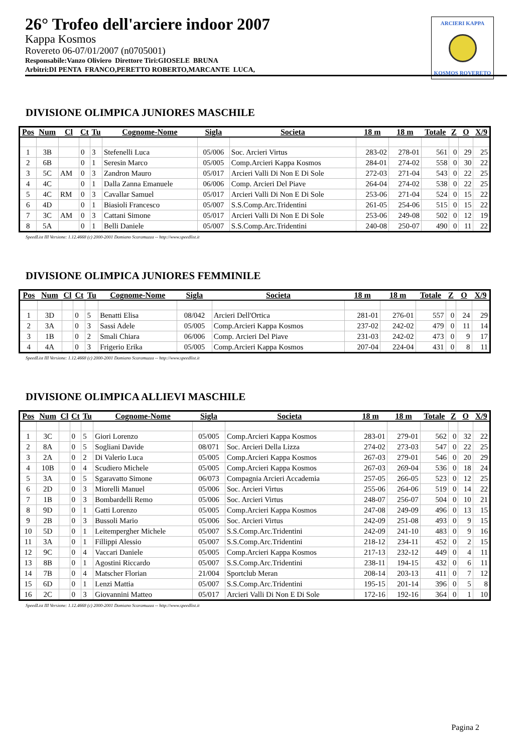26° Trofeo dell'arciere indoor 2007
Kappa Kosmos
Rovereto 06-07/01/2007 (n0705001)
Responsabile:Vanzo Oliviero Direttore Tiri:GIOSELE BRUNA
Arbitri:DI PENTA FRANCO,PERETTO ROBERTO,MARCANTE LUCA,
ARCIERI KAPPA
KOSMOS ROVERETO
DIVISIONE OLIMPICA JUNIORES MASCHILE
| Pos | Num | Cl | Ct | Tu | Cognome-Nome | Sigla | Societa | 18 m | 18 m | Totale | Z | O | X/9 |
| --- | --- | --- | --- | --- | --- | --- | --- | --- | --- | --- | --- | --- | --- |
| 1 | 3B | | 0 | 3 | Stefenelli Luca | 05/006 | Soc. Arcieri Virtus | 283-02 | 278-01 | 561 | 0 | 29 | 25 |
| 2 | 6B | | 0 | 1 | Seresin Marco | 05/005 | Comp.Arcieri Kappa Kosmos | 284-01 | 274-02 | 558 | 0 | 30 | 22 |
| 3 | 5C | AM | 0 | 3 | Zandron Mauro | 05/017 | Arcieri Valli Di Non E Di Sole | 272-03 | 271-04 | 543 | 0 | 22 | 25 |
| 4 | 4C | | 0 | 1 | Dalla Zanna Emanuele | 06/006 | Comp. Arcieri Del Piave | 264-04 | 274-02 | 538 | 0 | 22 | 25 |
| 5 | 4C | RM | 0 | 3 | Cavallar Samuel | 05/017 | Arcieri Valli Di Non E Di Sole | 253-06 | 271-04 | 524 | 0 | 15 | 22 |
| 6 | 4D | | 0 | 1 | Biasioli Francesco | 05/007 | S.S.Comp.Arc.Tridentini | 261-05 | 254-06 | 515 | 0 | 15 | 22 |
| 7 | 3C | AM | 0 | 3 | Cattani Simone | 05/017 | Arcieri Valli Di Non E Di Sole | 253-06 | 249-08 | 502 | 0 | 12 | 19 |
| 8 | 5A | | 0 | 1 | Belli Daniele | 05/007 | S.S.Comp.Arc.Tridentini | 240-08 | 250-07 | 490 | 0 | 11 | 22 |
SpeedList III Versione: 1.12.4668 (c) 2000-2001 Damiano Scaramuzza -- http://www.speedlist.it
DIVISIONE OLIMPICA JUNIORES FEMMINILE
| Pos | Num | Cl | Ct | Tu | Cognome-Nome | Sigla | Societa | 18 m | 18 m | Totale | Z | O | X/9 |
| --- | --- | --- | --- | --- | --- | --- | --- | --- | --- | --- | --- | --- | --- |
| 1 | 3D | | 0 | 5 | Benatti Elisa | 08/042 | Arcieri Dell'Ortica | 281-01 | 276-01 | 557 | 0 | 24 | 29 |
| 2 | 3A | | 0 | 3 | Sassi Adele | 05/005 | Comp.Arcieri Kappa Kosmos | 237-02 | 242-02 | 479 | 0 | 11 | 14 |
| 3 | 1B | | 0 | 2 | Smali Chiara | 06/006 | Comp. Arcieri Del Piave | 231-03 | 242-02 | 473 | 0 | 9 | 17 |
| 4 | 4A | | 0 | 3 | Frigerio Erika | 05/005 | Comp.Arcieri Kappa Kosmos | 207-04 | 224-04 | 431 | 0 | 8 | 11 |
SpeedList III Versione: 1.12.4668 (c) 2000-2001 Damiano Scaramuzza -- http://www.speedlist.it
DIVISIONE OLIMPICA ALLIEVI MASCHILE
| Pos | Num | Cl | Ct | Tu | Cognome-Nome | Sigla | Societa | 18 m | 18 m | Totale | Z | O | X/9 |
| --- | --- | --- | --- | --- | --- | --- | --- | --- | --- | --- | --- | --- | --- |
| 1 | 3C | | 0 | 5 | Giori Lorenzo | 05/005 | Comp.Arcieri Kappa Kosmos | 283-01 | 279-01 | 562 | 0 | 32 | 22 |
| 2 | 8A | | 0 | 5 | Sogliani Davide | 08/071 | Soc. Arcieri Della Lizza | 274-02 | 273-03 | 547 | 0 | 22 | 25 |
| 3 | 2A | | 0 | 2 | Di Valerio Luca | 05/005 | Comp.Arcieri Kappa Kosmos | 267-03 | 279-01 | 546 | 0 | 20 | 29 |
| 4 | 10B | | 0 | 4 | Scudiero Michele | 05/005 | Comp.Arcieri Kappa Kosmos | 267-03 | 269-04 | 536 | 0 | 18 | 24 |
| 5 | 3A | | 0 | 5 | Sgaravatto Simone | 06/073 | Compagnia Arcieri Accademia | 257-05 | 266-05 | 523 | 0 | 12 | 25 |
| 6 | 2D | | 0 | 3 | Miorelli Manuel | 05/006 | Soc. Arcieri Virtus | 255-06 | 264-06 | 519 | 0 | 14 | 22 |
| 7 | 1B | | 0 | 3 | Bombardelli Remo | 05/006 | Soc. Arcieri Virtus | 248-07 | 256-07 | 504 | 0 | 10 | 21 |
| 8 | 9D | | 0 | 1 | Gatti Lorenzo | 05/005 | Comp.Arcieri Kappa Kosmos | 247-08 | 249-09 | 496 | 0 | 13 | 15 |
| 9 | 2B | | 0 | 3 | Bussoli Mario | 05/006 | Soc. Arcieri Virtus | 242-09 | 251-08 | 493 | 0 | 9 | 15 |
| 10 | 5D | | 0 | 1 | Leitempergher Michele | 05/007 | S.S.Comp.Arc.Tridentini | 242-09 | 241-10 | 483 | 0 | 9 | 16 |
| 11 | 3A | | 0 | 1 | Fillippi Alessio | 05/007 | S.S.Comp.Arc.Tridentini | 218-12 | 234-11 | 452 | 0 | 2 | 15 |
| 12 | 9C | | 0 | 4 | Vaccari Daniele | 05/005 | Comp.Arcieri Kappa Kosmos | 217-13 | 232-12 | 449 | 0 | 4 | 11 |
| 13 | 8B | | 0 | 1 | Agostini Riccardo | 05/007 | S.S.Comp.Arc.Tridentini | 238-11 | 194-15 | 432 | 0 | 6 | 11 |
| 14 | 7B | | 0 | 4 | Matscher Florian | 21/004 | Sportclub Meran | 208-14 | 203-13 | 411 | 0 | 7 | 12 |
| 15 | 6D | | 0 | 1 | Lenzi Mattia | 05/007 | S.S.Comp.Arc.Tridentini | 195-15 | 201-14 | 396 | 0 | 5 | 8 |
| 16 | 2C | | 0 | 3 | Giovannini Matteo | 05/017 | Arcieri Valli Di Non E Di Sole | 172-16 | 192-16 | 364 | 0 | 1 | 10 |
SpeedList III Versione: 1.12.4668 (c) 2000-2001 Damiano Scaramuzza -- http://www.speedlist.it
Pagina 2